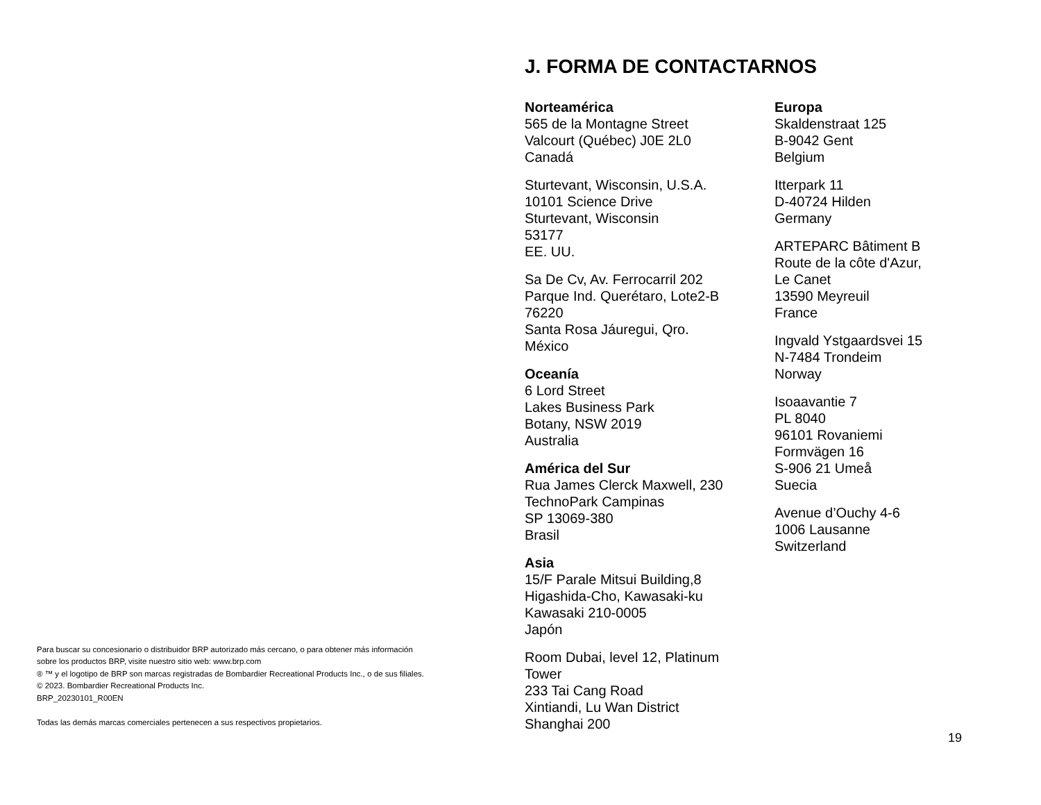Para buscar su concesionario o distribuidor BRP autorizado más cercano, o para obtener más información
sobre los productos BRP, visite nuestro sitio web: www.brp.com
® ™ y el logotipo de BRP son marcas registradas de Bombardier Recreational Products Inc., o de sus filiales.
© 2023. Bombardier Recreational Products Inc.
BRP_20230101_R00EN
Todas las demás marcas comerciales pertenecen a sus respectivos propietarios.
J. FORMA DE CONTACTARNOS
Norteamérica
565 de la Montagne Street
Valcourt (Québec) J0E 2L0
Canadá
Sturtevant, Wisconsin, U.S.A.
10101 Science Drive
Sturtevant, Wisconsin
53177
EE. UU.
Sa De Cv, Av. Ferrocarril 202
Parque Ind. Querétaro, Lote2-B
76220
Santa Rosa Jáuregui, Qro.
México
Oceanía
6 Lord Street
Lakes Business Park
Botany, NSW 2019
Australia
América del Sur
Rua James Clerck Maxwell, 230
TechnoPark Campinas
SP 13069-380
Brasil
Asia
15/F Parale Mitsui Building,8
Higashida-Cho, Kawasaki-ku
Kawasaki 210-0005
Japón
Room Dubai, level 12, Platinum
Tower
233 Tai Cang Road
Xintiandi, Lu Wan District
Shanghai 200
Europa
Skaldenstraat 125
B-9042 Gent
Belgium
Itterpark 11
D-40724 Hilden
Germany
ARTEPARC Bâtiment B
Route de la côte d'Azur,
Le Canet
13590 Meyreuil
France
Ingvald Ystgaardsvei 15
N-7484 Trondeim
Norway
Isoaavantie 7
PL 8040
96101 Rovaniemi
Formvägen 16
S-906 21 Umeå
Suecia
Avenue d’Ouchy 4-6
1006 Lausanne
Switzerland
19